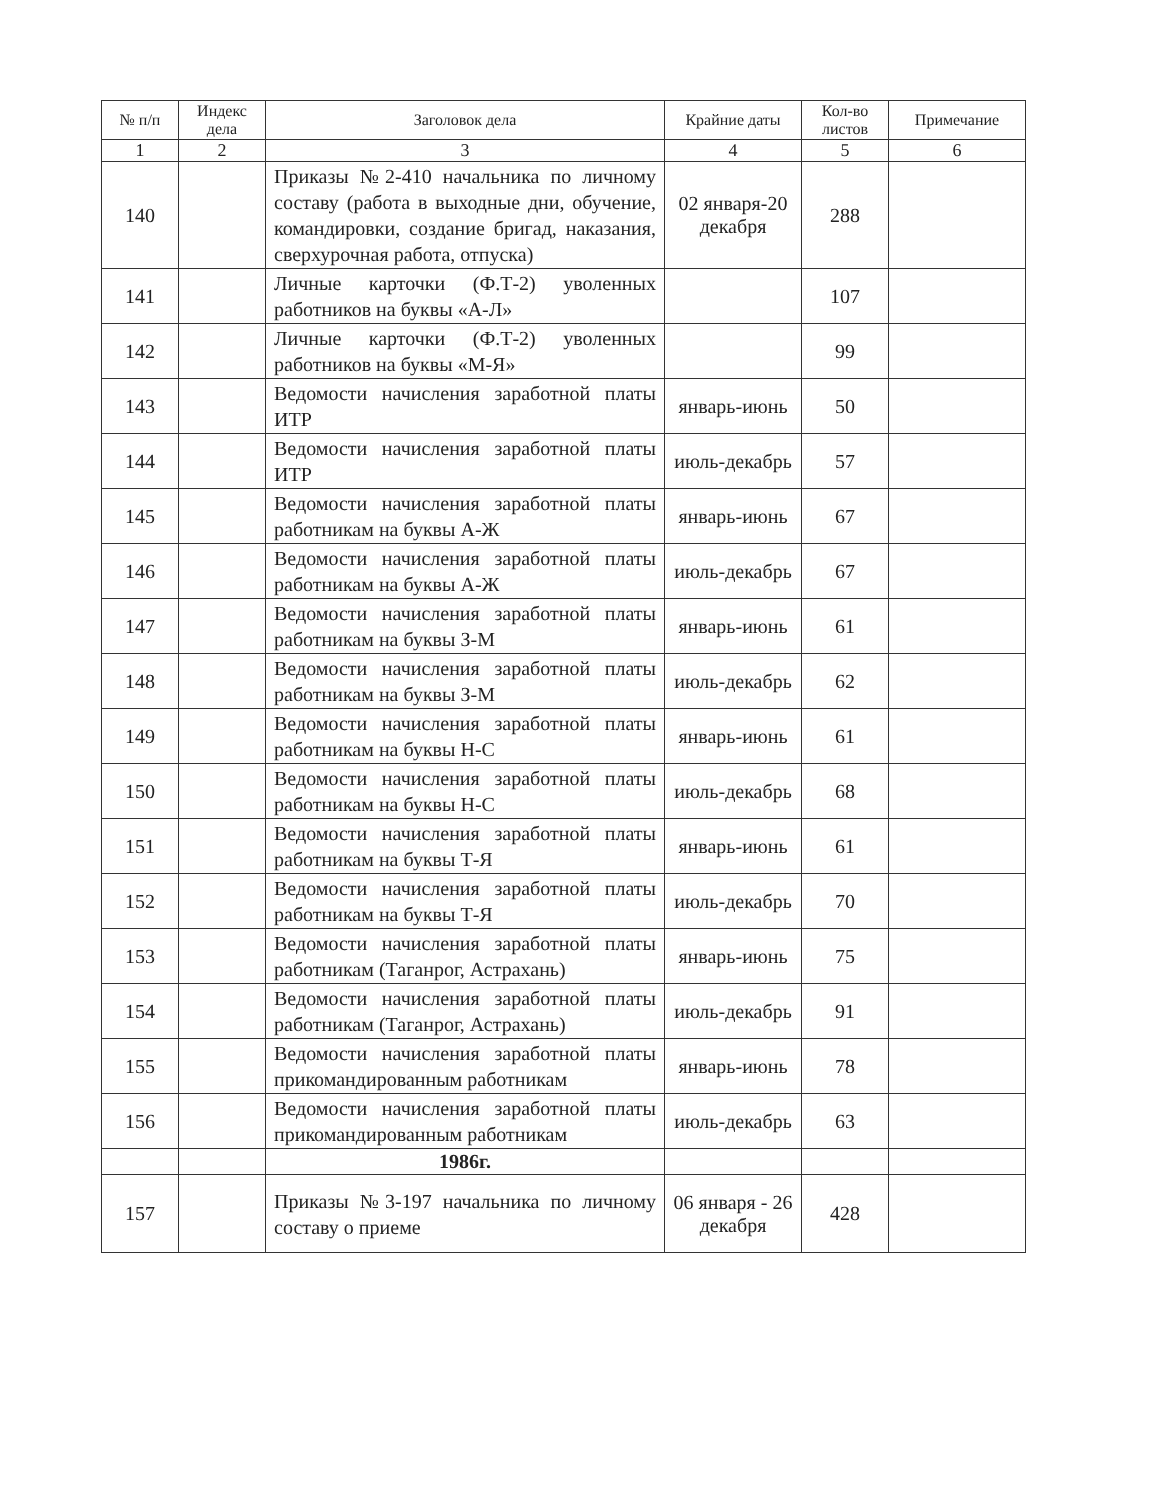| № п/п | Индекс дела | Заголовок дела | Крайние даты | Кол-во листов | Примечание |
| --- | --- | --- | --- | --- | --- |
| 1 | 2 | 3 | 4 | 5 | 6 |
| 140 | | Приказы №2-410 начальника по личному составу (работа в выходные дни, обучение, командировки, создание бригад, наказания, сверхурочная работа, отпуска) | 02 января-20 декабря | 288 | |
| 141 | | Личные карточки (Ф.Т-2) уволенных работников на буквы «А-Л» | | 107 | |
| 142 | | Личные карточки (Ф.Т-2) уволенных работников на буквы «М-Я» | | 99 | |
| 143 | | Ведомости начисления заработной платы ИТР | январь-июнь | 50 | |
| 144 | | Ведомости начисления заработной платы ИТР | июль-декабрь | 57 | |
| 145 | | Ведомости начисления заработной платы работникам на буквы А-Ж | январь-июнь | 67 | |
| 146 | | Ведомости начисления заработной платы работникам на буквы А-Ж | июль-декабрь | 67 | |
| 147 | | Ведомости начисления заработной платы работникам на буквы З-М | январь-июнь | 61 | |
| 148 | | Ведомости начисления заработной платы работникам на буквы З-М | июль-декабрь | 62 | |
| 149 | | Ведомости начисления заработной платы работникам на буквы Н-С | январь-июнь | 61 | |
| 150 | | Ведомости начисления заработной платы работникам на буквы Н-С | июль-декабрь | 68 | |
| 151 | | Ведомости начисления заработной платы работникам на буквы Т-Я | январь-июнь | 61 | |
| 152 | | Ведомости начисления заработной платы работникам на буквы Т-Я | июль-декабрь | 70 | |
| 153 | | Ведомости начисления заработной платы работникам (Таганрог, Астрахань) | январь-июнь | 75 | |
| 154 | | Ведомости начисления заработной платы работникам (Таганрог, Астрахань) | июль-декабрь | 91 | |
| 155 | | Ведомости начисления заработной платы прикомандированным работникам | январь-июнь | 78 | |
| 156 | | Ведомости начисления заработной платы прикомандированным работникам | июль-декабрь | 63 | |
| | | 1986г. | | | |
| 157 | | Приказы №3-197 начальника по личному составу о приеме | 06 января - 26 декабря | 428 | |